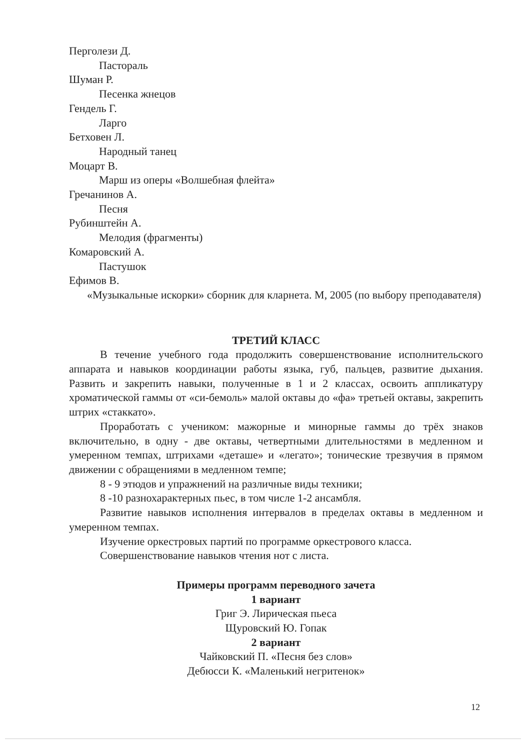Перголези Д.
Пастораль
Шуман Р.
Песенка жнецов
Гендель Г.
Ларго
Бетховен Л.
Народный танец
Моцарт В.
Марш из оперы «Волшебная флейта»
Гречанинов А.
Песня
Рубинштейн А.
Мелодия (фрагменты)
Комаровский А.
Пастушок
Ефимов В.
«Музыкальные искорки» сборник для кларнета. М, 2005 (по выбору преподавателя)
ТРЕТИЙ КЛАСС
В течение учебного года продолжить совершенствование исполнительского аппарата и навыков координации работы языка, губ, пальцев, развитие дыхания. Развить и закрепить навыки, полученные в 1 и 2 классах, освоить аппликатуру хроматической гаммы от «си-бемоль» малой октавы до «фа» третьей октавы, закрепить штрих «стаккато».
Проработать с учеником: мажорные и минорные гаммы до трёх знаков включительно, в одну - две октавы, четвертными длительностями в медленном и умеренном темпах, штрихами «деташе» и «легато»; тонические трезвучия в прямом движении с обращениями в медленном темпе;
8 - 9 этюдов и упражнений на различные виды техники;
8 -10 разнохарактерных пьес, в том числе 1-2 ансамбля.
Развитие навыков исполнения интервалов в пределах октавы в медленном и умеренном темпах.
Изучение оркестровых партий по программе оркестрового класса.
Совершенствование навыков чтения нот с листа.
Примеры программ переводного зачета
1 вариант
Григ Э. Лирическая пьеса
Щуровский Ю. Гопак
2 вариант
Чайковский П. «Песня без слов»
Дебюсси К. «Маленький негритенок»
12